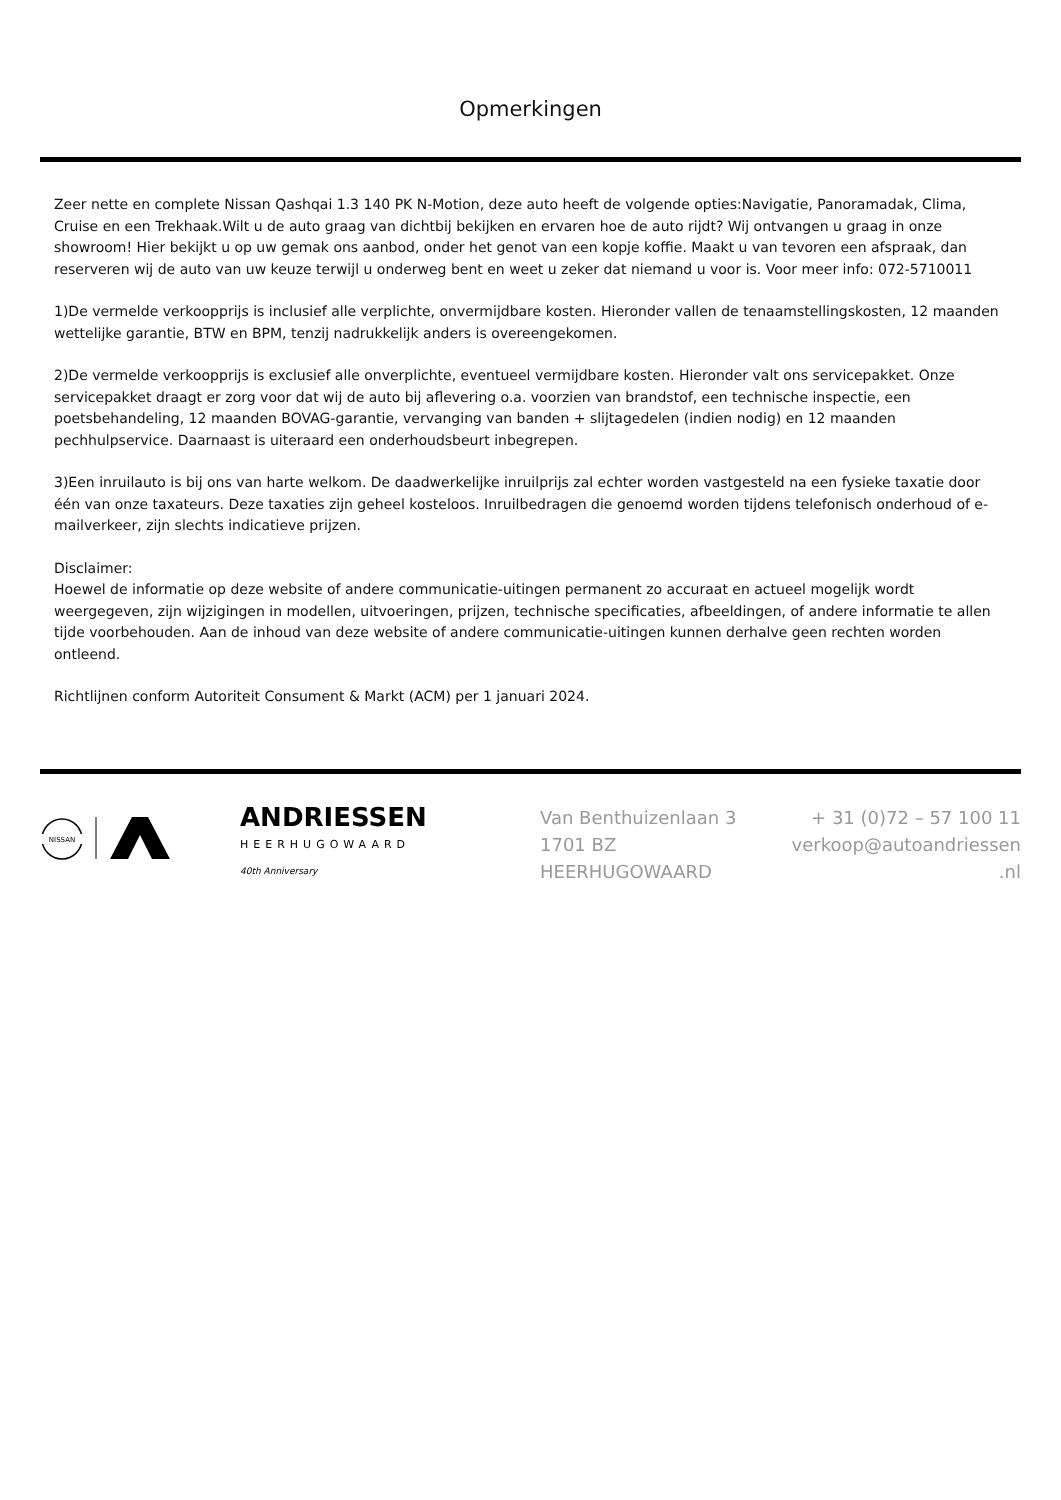Opmerkingen
Zeer nette en complete Nissan Qashqai 1.3 140 PK N-Motion, deze auto heeft de volgende opties:Navigatie, Panoramadak, Clima, Cruise en een Trekhaak.Wilt u de auto graag van dichtbij bekijken en ervaren hoe de auto rijdt? Wij ontvangen u graag in onze showroom! Hier bekijkt u op uw gemak ons aanbod, onder het genot van een kopje koffie. Maakt u van tevoren een afspraak, dan reserveren wij de auto van uw keuze terwijl u onderweg bent en weet u zeker dat niemand u voor is. Voor meer info: 072-5710011
1)De vermelde verkoopprijs is inclusief alle verplichte, onvermijdbare kosten. Hieronder vallen de tenaamstellingskosten, 12 maanden wettelijke garantie, BTW en BPM, tenzij nadrukkelijk anders is overeengekomen.
2)De vermelde verkoopprijs is exclusief alle onverplichte, eventueel vermijdbare kosten. Hieronder valt ons servicepakket. Onze servicepakket draagt er zorg voor dat wij de auto bij aflevering o.a. voorzien van brandstof, een technische inspectie, een poetsbehandeling, 12 maanden BOVAG-garantie, vervanging van banden + slijtagedelen (indien nodig) en 12 maanden pechhulpservice. Daarnaast is uiteraard een onderhoudsbeurt inbegrepen.
3)Een inruilauto is bij ons van harte welkom. De daadwerkelijke inruilprijs zal echter worden vastgesteld na een fysieke taxatie door één van onze taxateurs. Deze taxaties zijn geheel kosteloos. Inruilbedragen die genoemd worden tijdens telefonisch onderhoud of e-mailverkeer, zijn slechts indicatieve prijzen.
Disclaimer:
Hoewel de informatie op deze website of andere communicatie-uitingen permanent zo accuraat en actueel mogelijk wordt weergegeven, zijn wijzigingen in modellen, uitvoeringen, prijzen, technische specificaties, afbeeldingen, of andere informatie te allen tijde voorbehouden. Aan de inhoud van deze website of andere communicatie-uitingen kunnen derhalve geen rechten worden ontleend.
Richtlijnen conform Autoriteit Consument & Markt (ACM) per 1 januari 2024.
NISSAN
ANDRIESSEN
HEERHUGOWAARD
40th Anniversary
Van Benthuizenlaan 3
1701 BZ
HEERHUGOWAARD
+ 31 (0)72 – 57 100 11
verkoop@autoandriessen
.nl